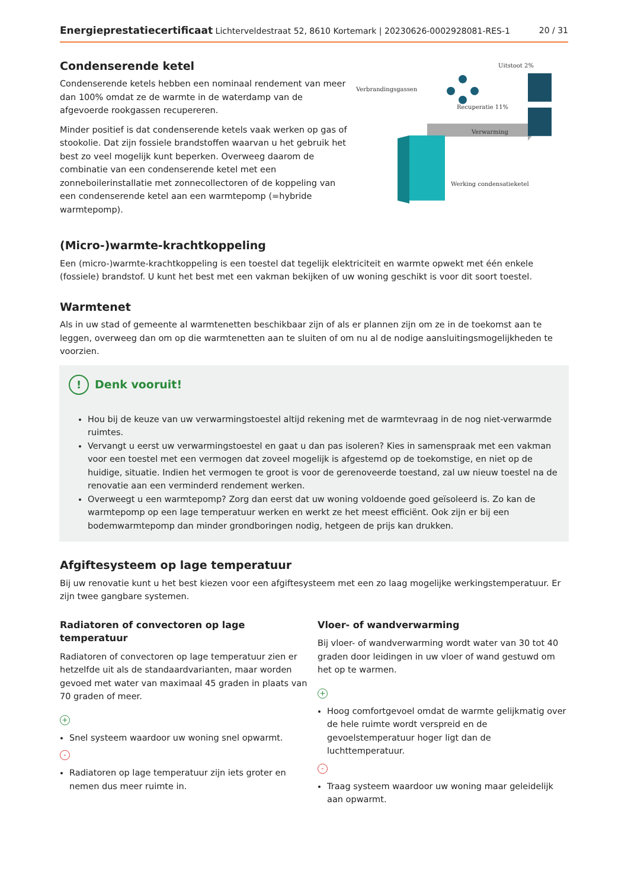Energieprestatiecertificaat Lichterveldestraat 52, 8610 Kortemark | 20230626-0002928081-RES-1 20 / 31
Condenserende ketel
Condenserende ketels hebben een nominaal rendement van meer dan 100% omdat ze de warmte in de waterdamp van de afgevoerde rookgassen recupereren.
Minder positief is dat condenserende ketels vaak werken op gas of stookolie. Dat zijn fossiele brandstoffen waarvan u het gebruik het best zo veel mogelijk kunt beperken. Overweeg daarom de combinatie van een condenserende ketel met een zonneboilerinstallatie met zonnecollectoren of de koppeling van een condenserende ketel aan een warmtepomp (=hybride warmtepomp).
Verbrandingsgassen
Uitstoot 2%
Recuperatie 11%
Verwarming
Werking condensatieketel
(Micro-)warmte-krachtkoppeling
Een (micro-)warmte-krachtkoppeling is een toestel dat tegelijk elektriciteit en warmte opwekt met één enkele (fossiele) brandstof. U kunt het best met een vakman bekijken of uw woning geschikt is voor dit soort toestel.
Warmtenet
Als in uw stad of gemeente al warmtenetten beschikbaar zijn of als er plannen zijn om ze in de toekomst aan te leggen, overweeg dan om op die warmtenetten aan te sluiten of om nu al de nodige aansluitingsmogelijkheden te voorzien.
! Denk vooruit!
Hou bij de keuze van uw verwarmingstoestel altijd rekening met de warmtevraag in de nog niet-verwarmde ruimtes.
Vervangt u eerst uw verwarmingstoestel en gaat u dan pas isoleren? Kies in samenspraak met een vakman voor een toestel met een vermogen dat zoveel mogelijk is afgestemd op de toekomstige, en niet op de huidige, situatie. Indien het vermogen te groot is voor de gerenoveerde toestand, zal uw nieuw toestel na de renovatie aan een verminderd rendement werken.
Overweegt u een warmtepomp? Zorg dan eerst dat uw woning voldoende goed geïsoleerd is. Zo kan de warmtepomp op een lage temperatuur werken en werkt ze het meest efficiënt. Ook zijn er bij een bodemwarmtepomp dan minder grondboringen nodig, hetgeen de prijs kan drukken.
Afgiftesysteem op lage temperatuur
Bij uw renovatie kunt u het best kiezen voor een afgiftesysteem met een zo laag mogelijke werkingstemperatuur. Er zijn twee gangbare systemen.
Radiatoren of convectoren op lage temperatuur
Radiatoren of convectoren op lage temperatuur zien er hetzelfde uit als de standaardvarianten, maar worden gevoed met water van maximaal 45 graden in plaats van 70 graden of meer.
+
Snel systeem waardoor uw woning snel opwarmt.
-
Radiatoren op lage temperatuur zijn iets groter en nemen dus meer ruimte in.
Vloer- of wandverwarming
Bij vloer- of wandverwarming wordt water van 30 tot 40 graden door leidingen in uw vloer of wand gestuwd om het op te warmen.
+
Hoog comfortgevoel omdat de warmte gelijkmatig over de hele ruimte wordt verspreid en de gevoelstemperatuur hoger ligt dan de luchttemperatuur.
-
Traag systeem waardoor uw woning maar geleidelijk aan opwarmt.